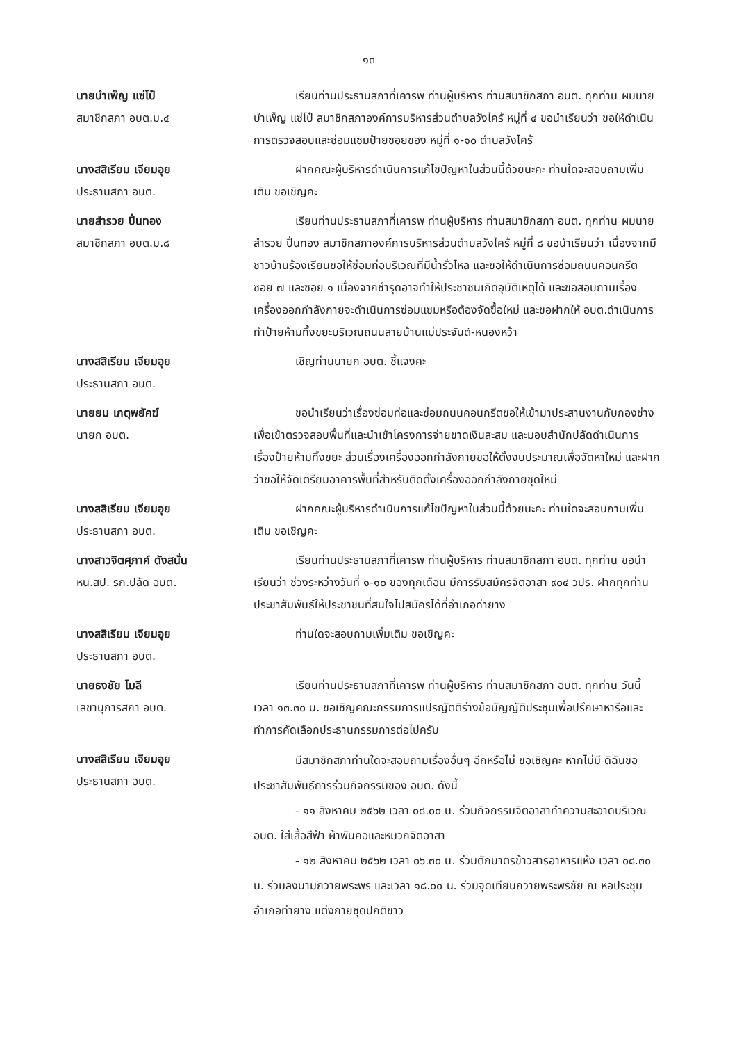๑๓
นายบำเพ็ญ แซ่โป๋
สมาชิกสภา อบต.ม.๔
เรียนท่านประธานสภาที่เคารพ ท่านผู้บริหาร ท่านสมาชิกสภา อบต. ทุกท่าน ผมนายบำเพ็ญ แซ่โป๋ สมาชิกสภาองค์การบริหารส่วนตำบลวังไคร้ หมู่ที่ ๔ ขอนำเรียนว่า ขอให้ดำเนินการตรวจสอบและซ่อมแซมป้ายซอยของ หมู่ที่ ๑-๑๐ ตำบลวังไคร้
นางสสิเรียม เจียมอุย
ประธานสภา อบต.
ฝากคณะผู้บริหารดำเนินการแก้ไขปัญหาในส่วนนี้ด้วยนะคะ ท่านใดจะสอบถามเพิ่มเติม ขอเชิญคะ
นายสำรวย ปิ่นทอง
สมาชิกสภา อบต.ม.๘
เรียนท่านประธานสภาที่เคารพ ท่านผู้บริหาร ท่านสมาชิกสภา อบต. ทุกท่าน ผมนายสำรวย ปิ่นทอง สมาชิกสภาองค์การบริหารส่วนตำบลวังไคร้ หมู่ที่ ๘ ขอนำเรียนว่า เนื่องจากมีชาวบ้านร้องเรียนขอให้ซ่อมท่อบริเวณที่มีน้ำรั่วไหล และขอให้ดำเนินการซ่อมถนนคอนกรีต ซอย ๗ และซอย ๑ เนื่องจากชำรุดอาจทำให้ประชาชนเกิดอุบัติเหตุได้ และขอสอบถามเรื่องเครื่องออกกำลังกายจะดำเนินการซ่อมแซมหรือต้องจัดซื้อใหม่ และขอฝากให้ อบต.ดำเนินการทำป้ายห้ามทิ้งขยะบริเวณถนนสายบ้านแม่ประจันต์-หนองหว้า
นางสสิเรียม เจียมอุย
ประธานสภา อบต.
เชิญท่านนายก อบต. ชี้แจงคะ
นายยม เกตุพยัคฆ์
นายก อบต.
ขอนำเรียนว่าเรื่องซ่อมท่อและซ่อมถนนคอนกรีตขอให้เข้ามาประสานงานกับกองช่างเพื่อเข้าตรวจสอบพื้นที่และนำเข้าโครงการจ่ายขาดเงินสะสม และมอบสำนักปลัดดำเนินการเรื่องป้ายห้ามทิ้งขยะ ส่วนเรื่องเครื่องออกกำลังกายขอให้ตั้งงบประมาณเพื่อจัดหาใหม่ และฝากว่าขอให้จัดเตรียมอาคารพื้นที่สำหรับติดตั้งเครื่องออกกำลังกายชุดใหม่
นางสสิเรียม เจียมอุย
ประธานสภา อบต.
ฝากคณะผู้บริหารดำเนินการแก้ไขปัญหาในส่วนนี้ด้วยนะคะ ท่านใดจะสอบถามเพิ่มเติม ขอเชิญคะ
นางสาวจิตศุภาค์ ดังสนั่น
หน.สป. รก.ปลัด อบต.
เรียนท่านประธานสภาที่เคารพ ท่านผู้บริหาร ท่านสมาชิกสภา อบต. ทุกท่าน ขอนำเรียนว่า ช่วงระหว่างวันที่ ๑-๑๐ ของทุกเดือน มีการรับสมัครจิตอาสา ๙๐๔ วปร. ฝากทุกท่านประชาสัมพันธ์ให้ประชาชนที่สนใจไปสมัครได้ที่อำเภอท่ายาง
นางสสิเรียม เจียมอุย
ประธานสภา อบต.
ท่านใดจะสอบถามเพิ่มเติม ขอเชิญคะ
นายธงชัย โมลี
เลขานุการสภา อบต.
เรียนท่านประธานสภาที่เคารพ ท่านผู้บริหาร ท่านสมาชิกสภา อบต. ทุกท่าน วันนี้เวลา ๑๓.๓๐ น. ขอเชิญคณะกรรมการแปรญัตติร่างข้อบัญญัติประชุมเพื่อปรึกษาหารือและทำการคัดเลือกประธานกรรมการต่อไปครับ
นางสสิเรียม เจียมอุย
ประธานสภา อบต.
มีสมาชิกสภาท่านใดจะสอบถามเรื่องอื่นๆ อีกหรือไม่ ขอเชิญคะ หากไม่มี ดิฉันขอประชาสัมพันธ์การร่วมกิจกรรมของ อบต. ดังนี้
- ๑๑ สิงหาคม ๒๕๖๒ เวลา ๐๘.๐๐ น. ร่วมกิจกรรมจิตอาสาทำความสะอาดบริเวณ อบต. ใส่เสื้อสีฟ้า ผ้าพันคอและหมวกจิตอาสา
- ๑๒ สิงหาคม ๒๕๖๒ เวลา ๐๖.๓๐ น. ร่วมตักบาตรข้าวสารอาหารแห้ง เวลา ๐๘.๓๐ น. ร่วมลงนามถวายพระพร และเวลา ๑๘.๐๐ น. ร่วมจุดเทียนถวายพระพรชัย ณ หอประชุมอำเภอท่ายาง แต่งกายชุดปกติขาว